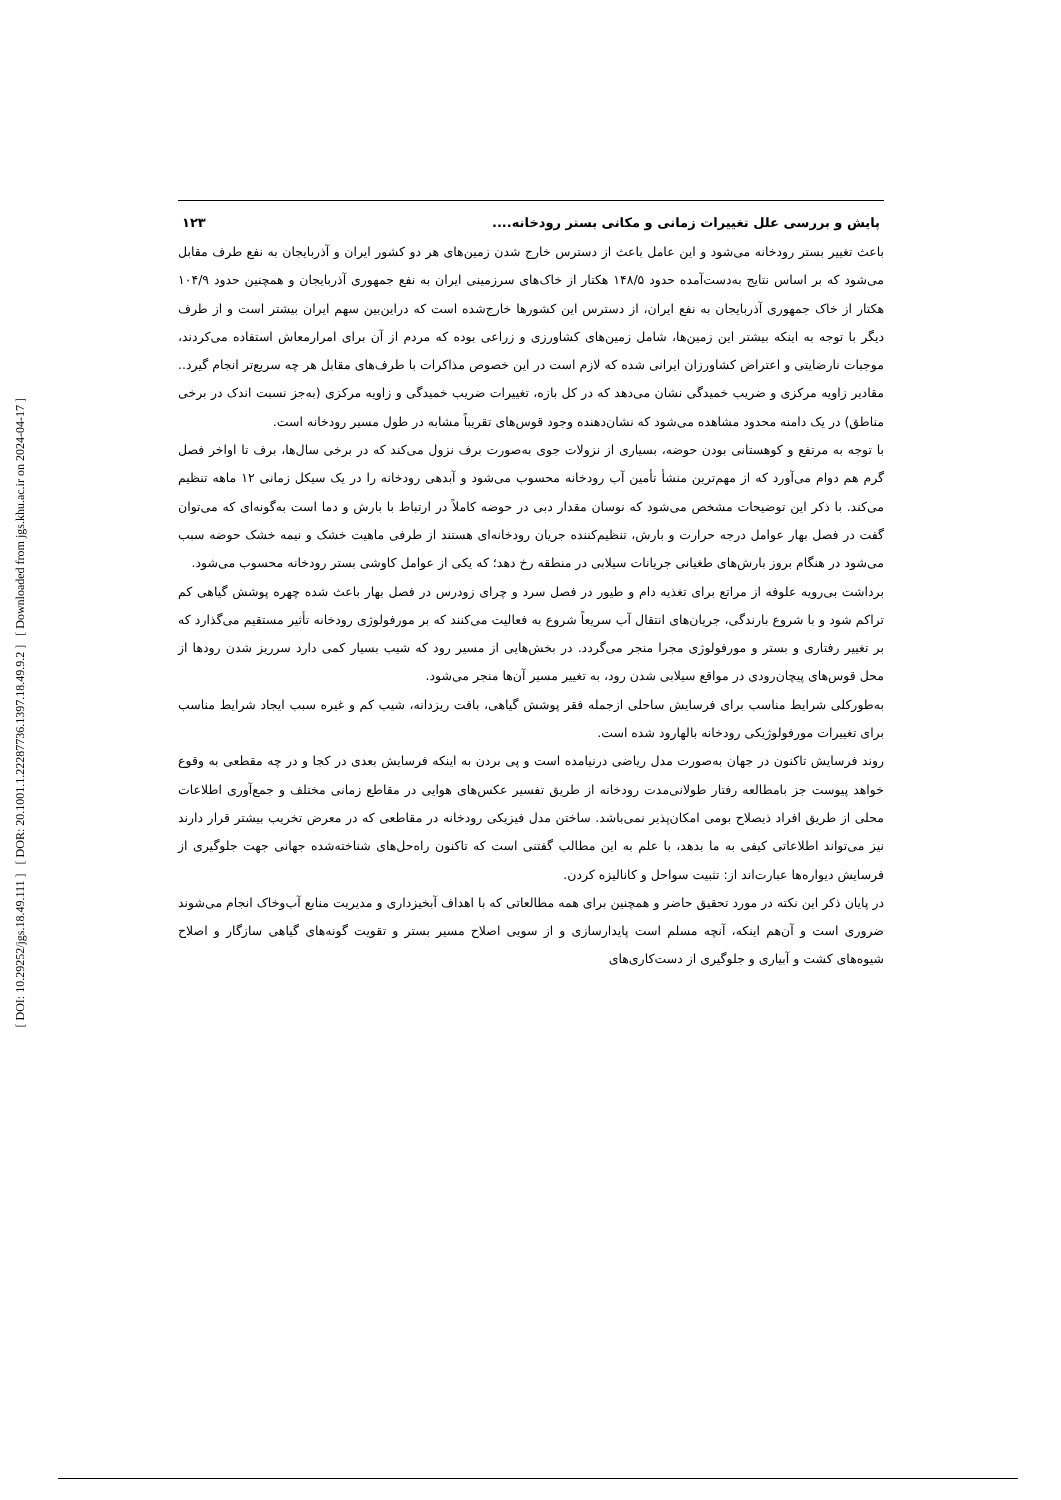[ DOI: 10.29252/jgs.18.49.111 ] [ DOR: 20.1001.1.22287736.1397.18.49.9.2 ] [ Downloaded from jgs.khu.ac.ir on 2024-04-17 ]
پایش و بررسی علل تغییرات زمانی و مکانی بستر رودخانه.... ۱۲۳
باعث تغییر بستر رودخانه می‌شود و این عامل باعث از دسترس خارج شدن زمین‌های هر دو کشور ایران و آذربایجان به نفع طرف مقابل می‌شود که بر اساس نتایج به‌دست‌آمده حدود ۱۴۸/۵ هکتار از خاک‌های سرزمینی ایران به نفع جمهوری آذربایجان و همچنین حدود ۱۰۴/۹ هکتار از خاک جمهوری آذربایجان به نفع ایران، از دسترس این کشورها خارج‌شده است که دراین‌بین سهم ایران بیشتر است و از طرف دیگر با توجه به اینکه بیشتر این زمین‌ها، شامل زمین‌های کشاورزی و زراعی بوده که مردم از آن برای امرارمعاش استفاده می‌کردند، موجبات نارضایتی و اعتراض کشاورزان ایرانی شده که لازم است در این خصوص مذاکرات با طرف‌های مقابل هر چه سریع‌تر انجام گیرد.. مقادیر زاویه مرکزی و ضریب خمیدگی نشان می‌دهد که در کل بازه، تغییرات ضریب خمیدگی و زاویه مرکزی (به‌جز نسبت اندک در برخی مناطق) در یک دامنه محدود مشاهده می‌شود که نشان‌دهنده وجود قوس‌های تقریباً مشابه در طول مسیر رودخانه است.
با توجه به مرتفع و کوهستانی بودن حوضه، بسیاری از نزولات جوی به‌صورت برف نزول می‌کند که در برخی سال‌ها، برف تا اواخر فصل گرم هم دوام می‌آورد که از مهم‌ترین منشأ تأمین آب رودخانه محسوب می‌شود و آبدهی رودخانه را در یک سیکل زمانی ۱۲ ماهه تنظیم می‌کند. با ذکر این توضیحات مشخص می‌شود که نوسان مقدار دبی در حوضه کاملاً در ارتباط با بارش و دما است به‌گونه‌ای که می‌توان گفت در فصل بهار عوامل درجه حرارت و بارش، تنظیم‌کننده جریان رودخانه‌ای هستند از طرفی ماهیت خشک و نیمه خشک حوضه سبب می‌شود در هنگام بروز بارش‌های طغیانی جریانات سیلابی در منطقه رخ دهد؛ که یکی از عوامل کاوشی بستر رودخانه محسوب می‌شود.
برداشت بی‌رویه علوفه از مراتع برای تغذیه دام و طیور در فصل سرد و چرای زودرس در فصل بهار باعث شده چهره پوشش گیاهی کم تراکم شود و با شروع بارندگی، جریان‌های انتقال آب سریعاً شروع به فعالیت می‌کنند که بر مورفولوژی رودخانه تأثیر مستقیم می‌گذارد که بر تغییر رفتاری و بستر و مورفولوژی مجرا منجر می‌گردد. در بخش‌هایی از مسیر رود که شیب بسیار کمی دارد سرریز شدن رودها از محل قوس‌های پیچان‌رودی در مواقع سیلابی شدن رود، به تغییر مسیر آن‌ها منجر می‌شود.
به‌طورکلی شرایط مناسب برای فرسایش ساحلی ازجمله فقر پوشش گیاهی، بافت ریزدانه، شیب کم و غیره سبب ایجاد شرایط مناسب برای تغییرات مورفولوژیکی رودخانه بالهارود شده است.
روند فرسایش تاکنون در جهان به‌صورت مدل ریاضی درنیامده است و پی بردن به اینکه فرسایش بعدی در کجا و در چه مقطعی به وقوع خواهد پیوست جز بامطالعه رفتار طولانی‌مدت رودخانه از طریق تفسیر عکس‌های هوایی در مقاطع زمانی مختلف و جمع‌آوری اطلاعات محلی از طریق افراد ذیصلاح بومی امکان‌پذیر نمی‌باشد. ساختن مدل فیزیکی رودخانه در مقاطعی که در معرض تخریب بیشتر قرار دارند نیز می‌تواند اطلاعاتی کیفی به ما بدهد، با علم به این مطالب گفتنی است که تاکنون راه‌حل‌های شناخته‌شده جهانی جهت جلوگیری از فرسایش دیواره‌ها عبارت‌اند از: تثبیت سواحل و کانالیزه کردن.
در پایان ذکر این نکته در مورد تحقیق حاضر و همچنین برای همه مطالعاتی که با اهداف آبخیزداری و مدیریت منابع آب‌وخاک انجام می‌شوند ضروری است و آن‌هم اینکه، آنچه مسلم است پایدارسازی و از سویی اصلاح مسیر بستر و تقویت گونه‌های گیاهی سازگار و اصلاح شیوه‌های کشت و آبیاری و جلوگیری از دست‌کاری‌های